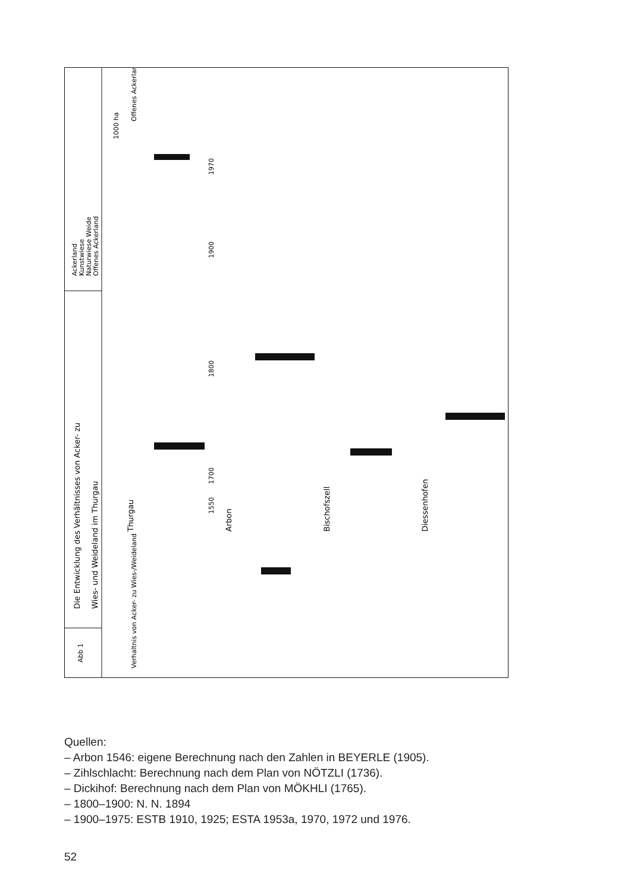Abb 1
Die Entwicklung des Verhältnisses von Acker- zu
Wies- und Weideland im Thurgau
Ackerland
Kunstwiese
Naturwiese Weide
Offenes Ackerland
Verhaltnis von Acker- zu Wies-/Weideland
Thurgau
Arbon
Bischofszell
Diessenhofen
1550
1700
1800
1900
1970
1000 ha
Offenes Ackerland
Quellen:
– Arbon 1546: eigene Berechnung nach den Zahlen in BEYERLE (1905).
– Zihlschlacht: Berechnung nach dem Plan von NÖTZLI (1736).
– Dickihof: Berechnung nach dem Plan von MÖKHLI (1765).
– 1800–1900: N. N. 1894
– 1900–1975: ESTB 1910, 1925; ESTA 1953a, 1970, 1972 und 1976.
52